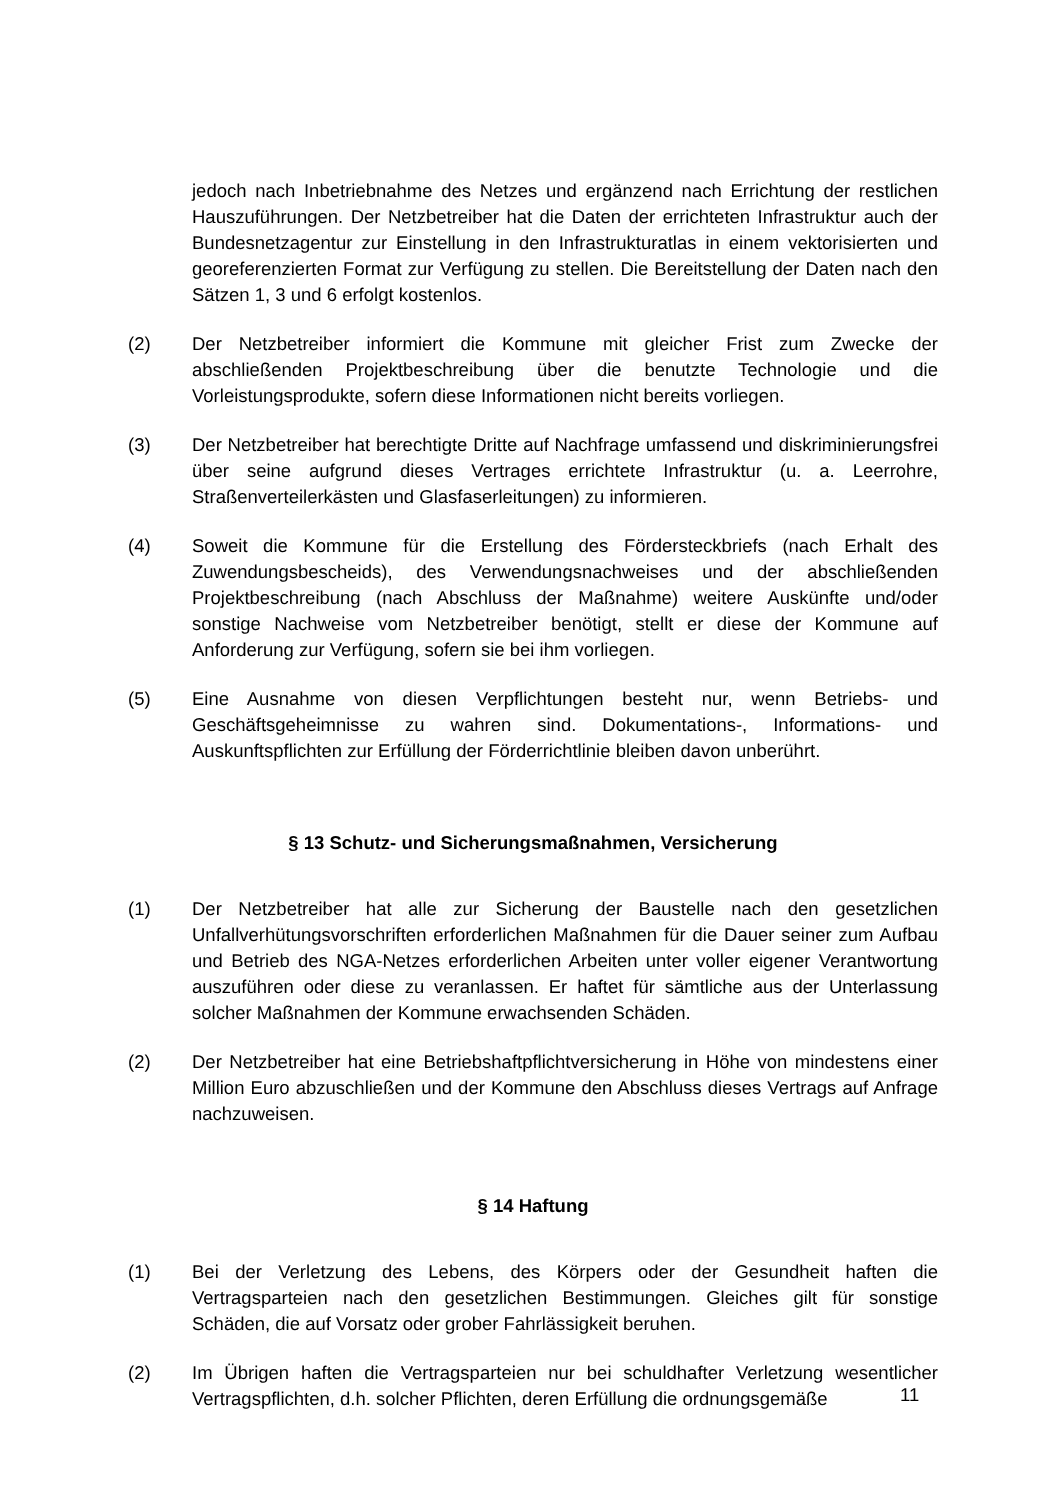jedoch nach Inbetriebnahme des Netzes und ergänzend nach Errichtung der restlichen Hauszuführungen. Der Netzbetreiber hat die Daten der errichteten Infrastruktur auch der Bundesnetzagentur zur Einstellung in den Infrastrukturatlas in einem vektorisierten und georeferenzierten Format zur Verfügung zu stellen. Die Bereitstellung der Daten nach den Sätzen 1, 3 und 6 erfolgt kostenlos.
(2) Der Netzbetreiber informiert die Kommune mit gleicher Frist zum Zwecke der abschließenden Projektbeschreibung über die benutzte Technologie und die Vorleistungsprodukte, sofern diese Informationen nicht bereits vorliegen.
(3) Der Netzbetreiber hat berechtigte Dritte auf Nachfrage umfassend und diskriminierungsfrei über seine aufgrund dieses Vertrages errichtete Infrastruktur (u. a. Leerrohre, Straßenverteilerkästen und Glasfaserleitungen) zu informieren.
(4) Soweit die Kommune für die Erstellung des Fördersteckbriefs (nach Erhalt des Zuwendungsbescheids), des Verwendungsnachweises und der abschließenden Projektbeschreibung (nach Abschluss der Maßnahme) weitere Auskünfte und/oder sonstige Nachweise vom Netzbetreiber benötigt, stellt er diese der Kommune auf Anforderung zur Verfügung, sofern sie bei ihm vorliegen.
(5) Eine Ausnahme von diesen Verpflichtungen besteht nur, wenn Betriebs- und Geschäftsgeheimnisse zu wahren sind. Dokumentations-, Informations- und Auskunftspflichten zur Erfüllung der Förderrichtlinie bleiben davon unberührt.
§ 13 Schutz- und Sicherungsmaßnahmen, Versicherung
(1) Der Netzbetreiber hat alle zur Sicherung der Baustelle nach den gesetzlichen Unfallverhütungsvorschriften erforderlichen Maßnahmen für die Dauer seiner zum Aufbau und Betrieb des NGA-Netzes erforderlichen Arbeiten unter voller eigener Verantwortung auszuführen oder diese zu veranlassen. Er haftet für sämtliche aus der Unterlassung solcher Maßnahmen der Kommune erwachsenden Schäden.
(2) Der Netzbetreiber hat eine Betriebshaftpflichtversicherung in Höhe von mindestens einer Million Euro abzuschließen und der Kommune den Abschluss dieses Vertrags auf Anfrage nachzuweisen.
§ 14 Haftung
(1) Bei der Verletzung des Lebens, des Körpers oder der Gesundheit haften die Vertragsparteien nach den gesetzlichen Bestimmungen. Gleiches gilt für sonstige Schäden, die auf Vorsatz oder grober Fahrlässigkeit beruhen.
(2) Im Übrigen haften die Vertragsparteien nur bei schuldhafter Verletzung wesentlicher Vertragspflichten, d.h. solcher Pflichten, deren Erfüllung die ordnungsgemäße
11